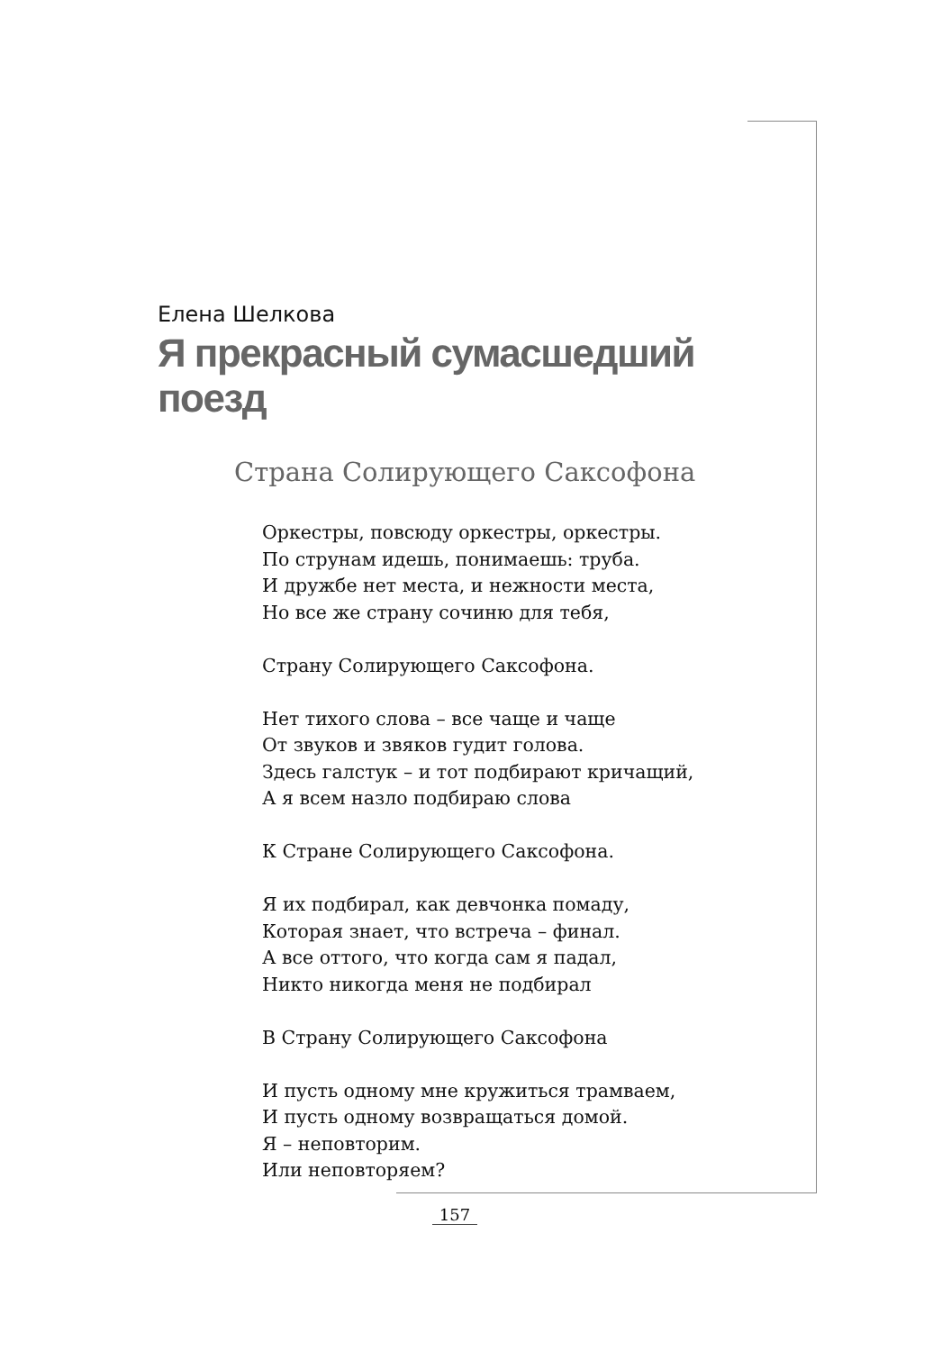Елена Шелкова
Я прекрасный сумасшедший поезд
Страна Солирующего Саксофона
Оркестры, повсюду оркестры, оркестры.
По струнам идешь, понимаешь: труба.
И дружбе нет места, и нежности места,
Но все же страну сочиню для тебя,
Страну Солирующего Саксофона.
Нет тихого слова – все чаще и чаще
От звуков и звяков гудит голова.
Здесь галстук – и тот подбирают кричащий,
А я всем назло подбираю слова
К Стране Солирующего Саксофона.
Я их подбирал, как девчонка помаду,
Которая знает, что встреча – финал.
А все оттого, что когда сам я падал,
Никто никогда меня не подбирал
В Страну Солирующего Саксофона
И пусть одному мне кружиться трамваем,
И пусть одному возвращаться домой.
Я – неповторим.
Или неповторяем?
157